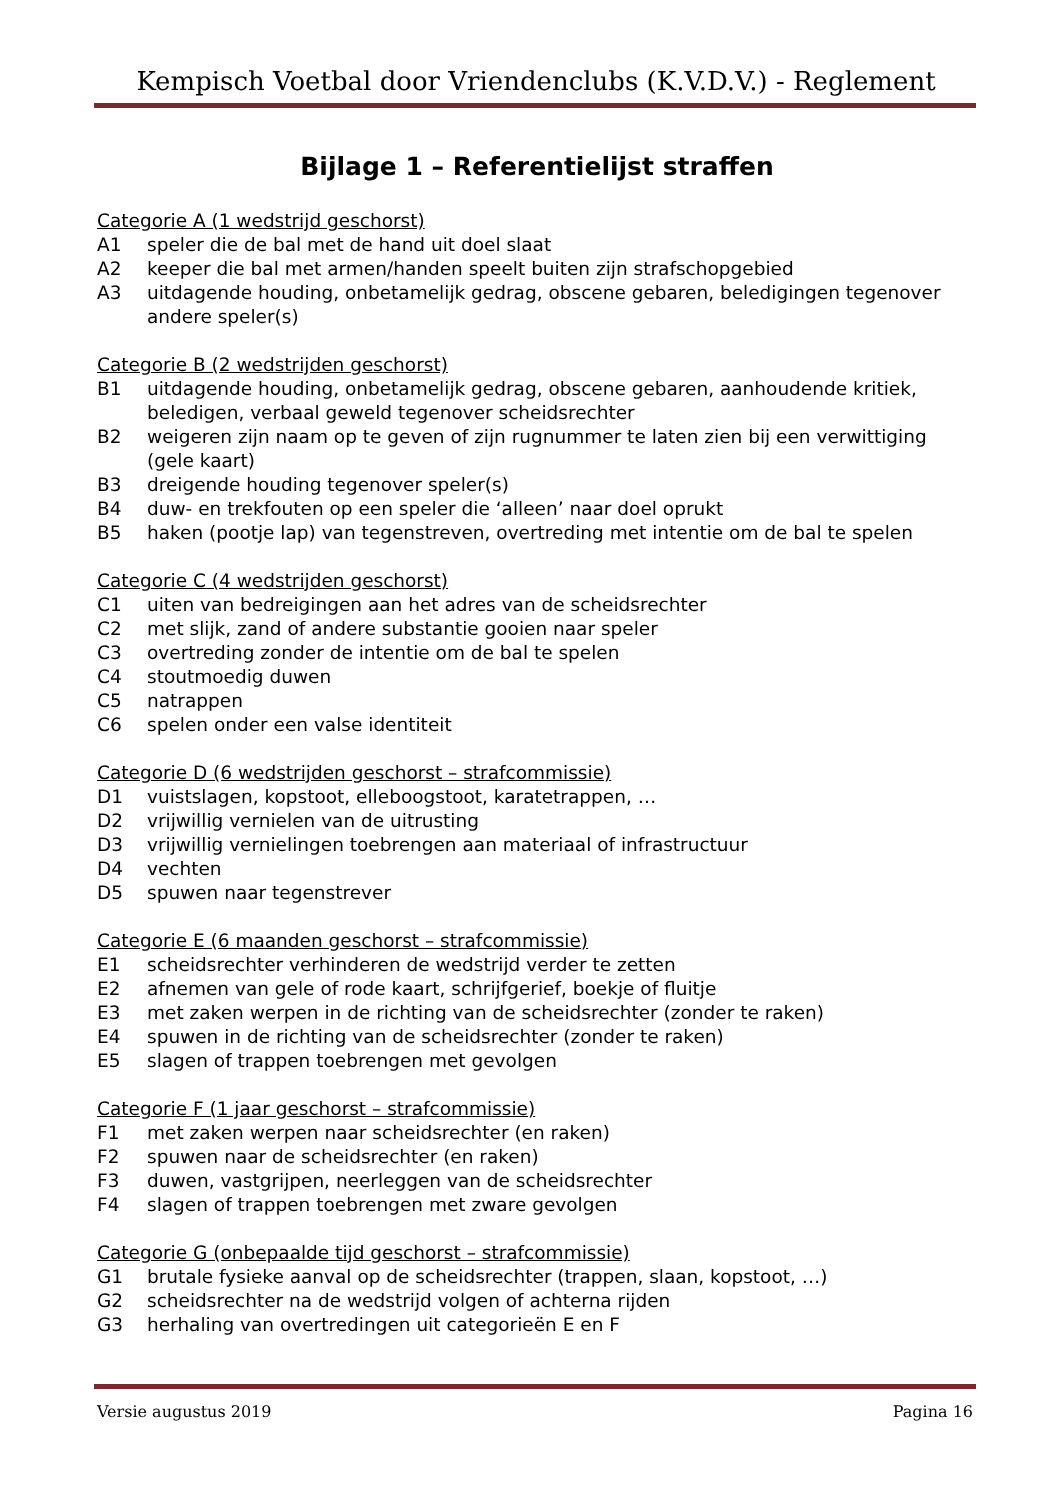Kempisch Voetbal door Vriendenclubs (K.V.D.V.) - Reglement
Bijlage 1 – Referentielijst straffen
Categorie A (1 wedstrijd geschorst)
A1 speler die de bal met de hand uit doel slaat
A2 keeper die bal met armen/handen speelt buiten zijn strafschopgebied
A3 uitdagende houding, onbetamelijk gedrag, obscene gebaren, beledigingen tegenover andere speler(s)
Categorie B (2 wedstrijden geschorst)
B1 uitdagende houding, onbetamelijk gedrag, obscene gebaren, aanhoudende kritiek, beledigen, verbaal geweld tegenover scheidsrechter
B2 weigeren zijn naam op te geven of zijn rugnummer te laten zien bij een verwittiging (gele kaart)
B3 dreigende houding tegenover speler(s)
B4 duw- en trekfouten op een speler die ‘alleen’ naar doel oprukt
B5 haken (pootje lap) van tegenstreven, overtreding met intentie om de bal te spelen
Categorie C (4 wedstrijden geschorst)
C1 uiten van bedreigingen aan het adres van de scheidsrechter
C2 met slijk, zand of andere substantie gooien naar speler
C3 overtreding zonder de intentie om de bal te spelen
C4 stoutmoedig duwen
C5 natrappen
C6 spelen onder een valse identiteit
Categorie D (6 wedstrijden geschorst – strafcommissie)
D1 vuistslagen, kopstoot, elleboogstoot, karatetrappen, …
D2 vrijwillig vernielen van de uitrusting
D3 vrijwillig vernielingen toebrengen aan materiaal of infrastructuur
D4 vechten
D5 spuwen naar tegenstrever
Categorie E (6 maanden geschorst – strafcommissie)
E1 scheidsrechter verhinderen de wedstrijd verder te zetten
E2 afnemen van gele of rode kaart, schrijfgerief, boekje of fluitje
E3 met zaken werpen in de richting van de scheidsrechter (zonder te raken)
E4 spuwen in de richting van de scheidsrechter (zonder te raken)
E5 slagen of trappen toebrengen met gevolgen
Categorie F (1 jaar geschorst – strafcommissie)
F1 met zaken werpen naar scheidsrechter (en raken)
F2 spuwen naar de scheidsrechter (en raken)
F3 duwen, vastgrijpen, neerleggen van de scheidsrechter
F4 slagen of trappen toebrengen met zware gevolgen
Categorie G (onbepaalde tijd geschorst – strafcommissie)
G1 brutale fysieke aanval op de scheidsrechter (trappen, slaan, kopstoot, …)
G2 scheidsrechter na de wedstrijd volgen of achterna rijden
G3 herhaling van overtredingen uit categorieën E en F
Versie augustus 2019 Pagina 16